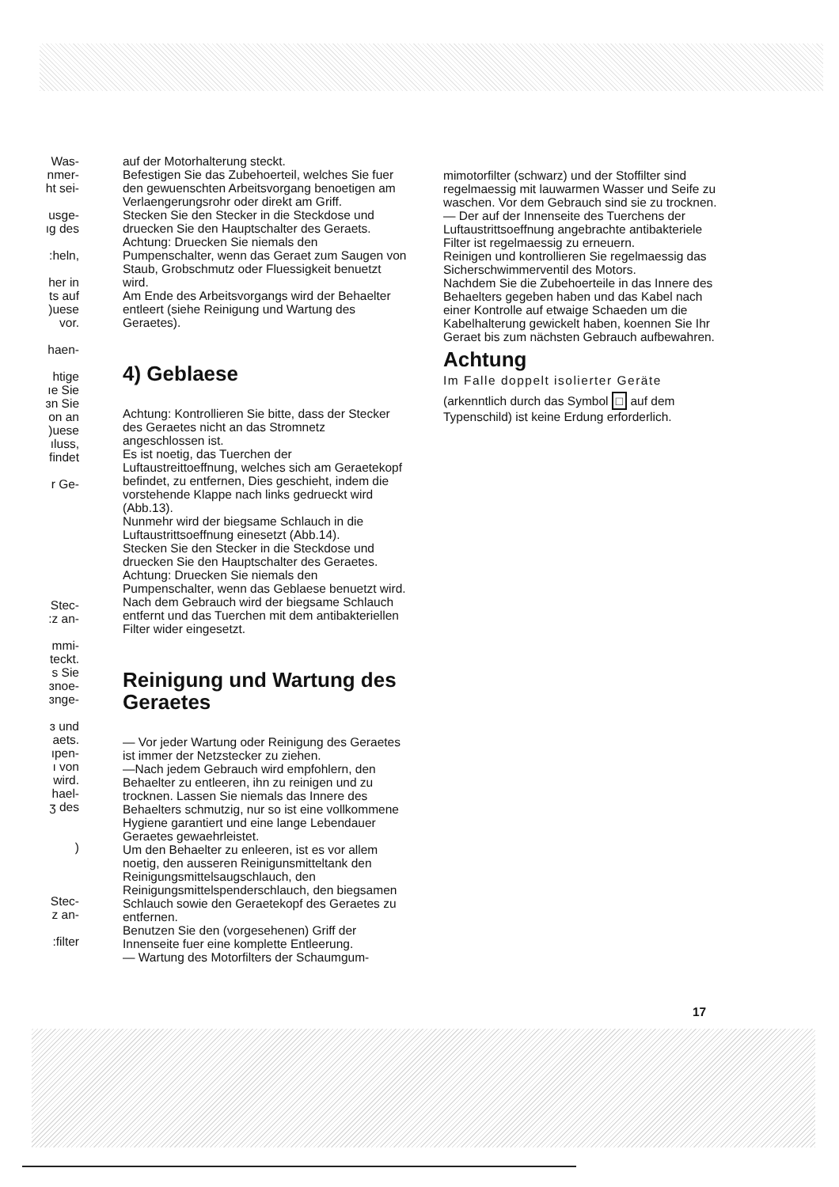Was-
nmer-
ht sei-
usge-
ıg des
:heln,
her in
ts auf
)uese
vor.
haen-
htige
ıe Sie
ɜn Sie
on an
)uese
ıluss,
findet
r Ge-
Stec-
:z an-
mmi-
teckt.
s Sie
ɜnoe-
ɜnge-
ɜ und
aets.
ıpen-
ı von
wird.
hael-
ʒ des
)
Stec-
z an-
:filter
auf der Motorhalterung steckt.
Befestigen Sie das Zubehoerteil, welches Sie fuer den gewuenschten Arbeitsvorgang benoetigen am Verlaengerungsrohr oder direkt am Griff.
Stecken Sie den Stecker in die Steckdose und druecken Sie den Hauptschalter des Geraets.
Achtung: Druecken Sie niemals den Pumpenschalter, wenn das Geraet zum Saugen von Staub, Grobschmutz oder Fluessigkeit benuetzt wird.
Am Ende des Arbeitsvorgangs wird der Behaelter entleert (siehe Reinigung und Wartung des Geraetes).
4) Geblaese
Achtung: Kontrollieren Sie bitte, dass der Stecker des Geraetes nicht an das Stromnetz angeschlossen ist.
Es ist noetig, das Tuerchen der Luftaustreittoeffnung, welches sich am Geraetekopf befindet, zu entfernen, Dies geschieht, indem die vorstehende Klappe nach links gedrueckt wird (Abb.13).
Nunmehr wird der biegsame Schlauch in die Luftaustrittsoeffnung einesetzt (Abb.14).
Stecken Sie den Stecker in die Steckdose und druecken Sie den Hauptschalter des Geraetes.
Achtung: Druecken Sie niemals den Pumpenschalter, wenn das Geblaese benuetzt wird.
Nach dem Gebrauch wird der biegsame Schlauch entfernt und das Tuerchen mit dem antibakteriellen Filter wider eingesetzt.
Reinigung und Wartung des Geraetes
— Vor jeder Wartung oder Reinigung des Geraetes ist immer der Netzstecker zu ziehen.
—Nach jedem Gebrauch wird empfohlern, den Behaelter zu entleeren, ihn zu reinigen und zu trocknen. Lassen Sie niemals das Innere des Behaelters schmutzig, nur so ist eine vollkommene Hygiene garantiert und eine lange Lebendauer Geraetes gewaehrleistet.
Um den Behaelter zu enleeren, ist es vor allem noetig, den ausseren Reinigunsmitteltank den Reinigungsmittelsaugschlauch, den Reinigungsmittelspenderschlauch, den biegsamen Schlauch sowie den Geraetekopf des Geraetes zu entfernen.
Benutzen Sie den (vorgesehenen) Griff der Innenseite fuer eine komplette Entleerung.
— Wartung des Motorfilters der Schaumgum-
mimotorfilter (schwarz) und der Stoffilter sind regelmaessig mit lauwarmen Wasser und Seife zu waschen. Vor dem Gebrauch sind sie zu trocknen.
— Der auf der Innenseite des Tuerchens der Luftaustrittsoeffnung angebrachte antibakteriele Filter ist regelmaessig zu erneuern.
Reinigen und kontrollieren Sie regelmaessig das Sicherschwimmerventil des Motors.
Nachdem Sie die Zubehoerteile in das Innere des Behaelters gegeben haben und das Kabel nach einer Kontrolle auf etwaige Schaeden um die Kabelhalterung gewickelt haben, koennen Sie Ihr Geraet bis zum nächsten Gebrauch aufbewahren.
Achtung
Im Falle doppelt isolierter Geräte
(arkenntlich durch das Symbol □ auf dem Typenschild) ist keine Erdung erforderlich.
17